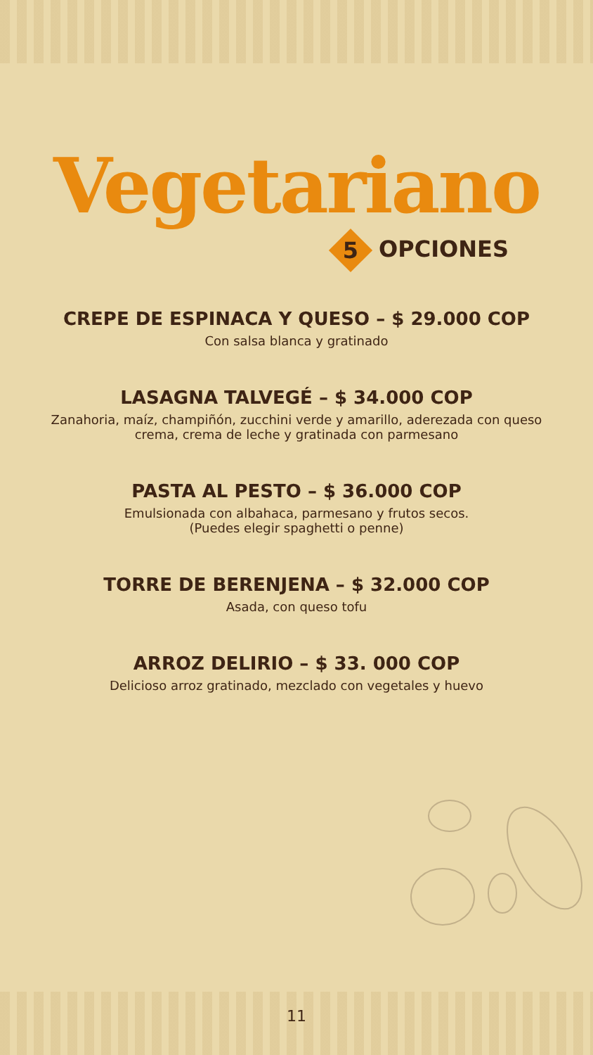Vegetariano
5 OPCIONES
CREPE DE ESPINACA Y QUESO – $ 29.000 COP
Con salsa blanca y gratinado
LASAGNA TALVEGÉ – $ 34.000 COP
Zanahoria, maíz, champiñón, zucchini verde y amarillo, aderezada con queso crema, crema de leche y gratinada con parmesano
PASTA AL PESTO – $ 36.000 COP
Emulsionada con albahaca, parmesano y frutos secos.
(Puedes elegir spaghetti o penne)
TORRE DE BERENJENA – $ 32.000 COP
Asada, con queso tofu
ARROZ DELIRIO – $ 33. 000 COP
Delicioso arroz gratinado, mezclado con vegetales y huevo
11